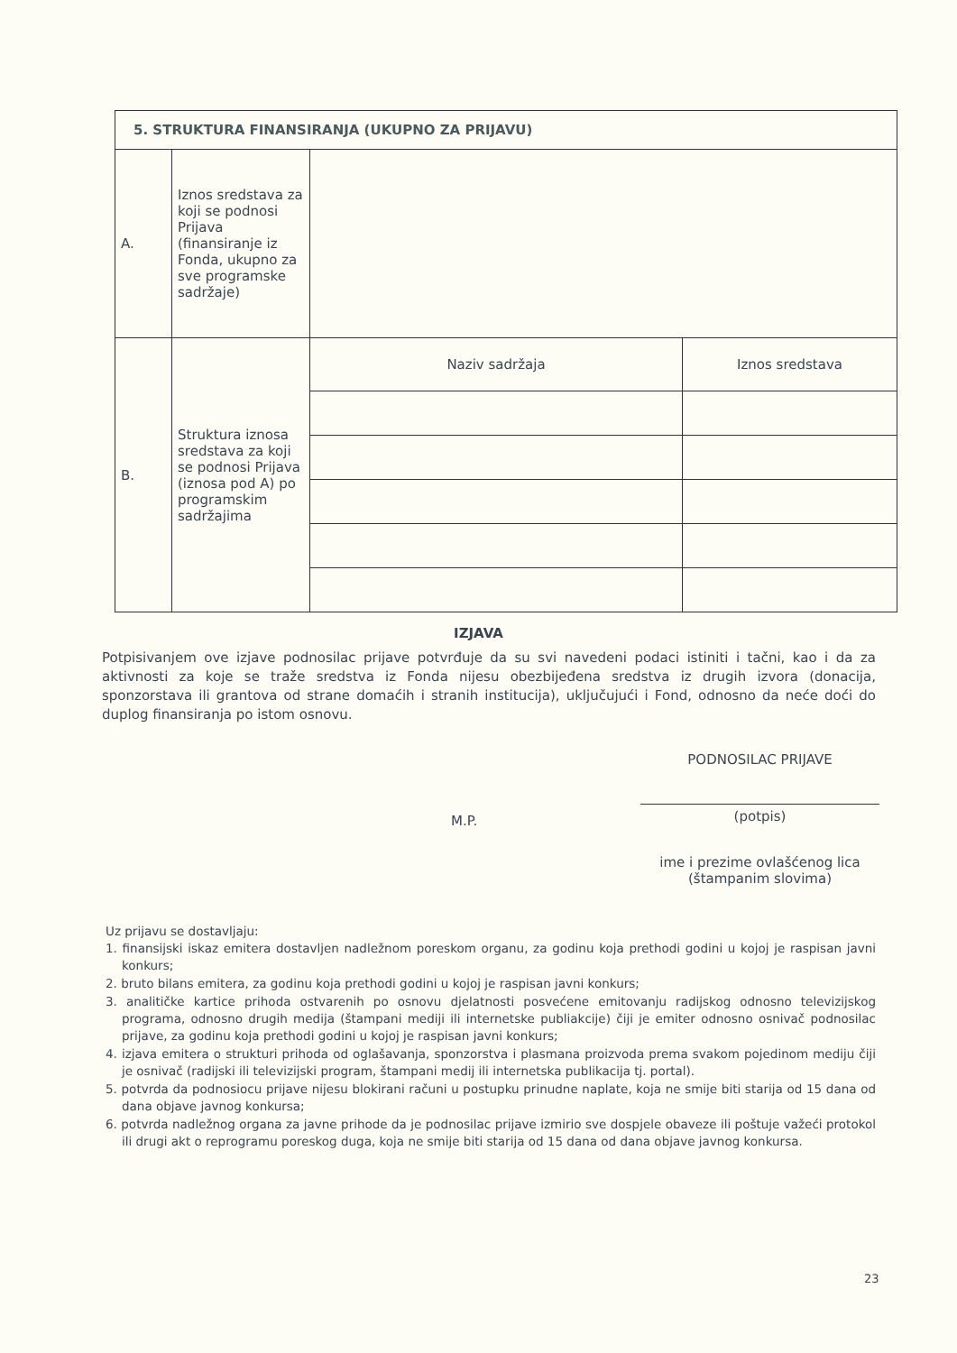| 5. STRUKTURA FINANSIRANJA (UKUPNO ZA PRIJAVU) | | | |
| --- | --- | --- | --- |
| A. | Iznos sredstava za koji se podnosi Prijava (finansiranje iz Fonda, ukupno za sve programske sadržaje) | | |
| B. | Struktura iznosa sredstava za koji se podnosi Prijava (iznosa pod A) po programskim sadržajima | Naziv sadržaja | Iznos sredstava |
IZJAVA
Potpisivanjem ove izjave podnosilac prijave potvrđuje da su svi navedeni podaci istiniti i tačni, kao i da za aktivnosti za koje se traže sredstva iz Fonda nijesu obezbijeđena sredstva iz drugih izvora (donacija, sponzorstava ili grantova od strane domaćih i stranih institucija), uključujući i Fond, odnosno da neće doći do duplog finansiranja po istom osnovu.
PODNOSILAC PRIJAVE
M.P.
(potpis)
ime i prezime ovlašćenog lica
(štampanim slovima)
Uz prijavu se dostavljaju:
1. finansijski iskaz emitera dostavljen nadležnom poreskom organu, za godinu koja prethodi godini u kojoj je raspisan javni konkurs;
2. bruto bilans emitera, za godinu koja prethodi godini u kojoj je raspisan javni konkurs;
3. analitičke kartice prihoda ostvarenih po osnovu djelatnosti posvećene emitovanju radijskog odnosno televizijskog programa, odnosno drugih medija (štampani mediji ili internetske publiakcije) čiji je emiter odnosno osnivač podnosilac prijave, za godinu koja prethodi godini u kojoj je raspisan javni konkurs;
4. izjava emitera o strukturi prihoda od oglašavanja, sponzorstva i plasmana proizvoda prema svakom pojedinom mediju čiji je osnivač (radijski ili televizijski program, štampani medij ili internetska publikacija tj. portal).
5. potvrda da podnosiocu prijave nijesu blokirani računi u postupku prinudne naplate, koja ne smije biti starija od 15 dana od dana objave javnog konkursa;
6. potvrda nadležnog organa za javne prihode da je podnosilac prijave izmirio sve dospjele obaveze ili poštuje važeći protokol ili drugi akt o reprogramu poreskog duga, koja ne smije biti starija od 15 dana od dana objave javnog konkursa.
23